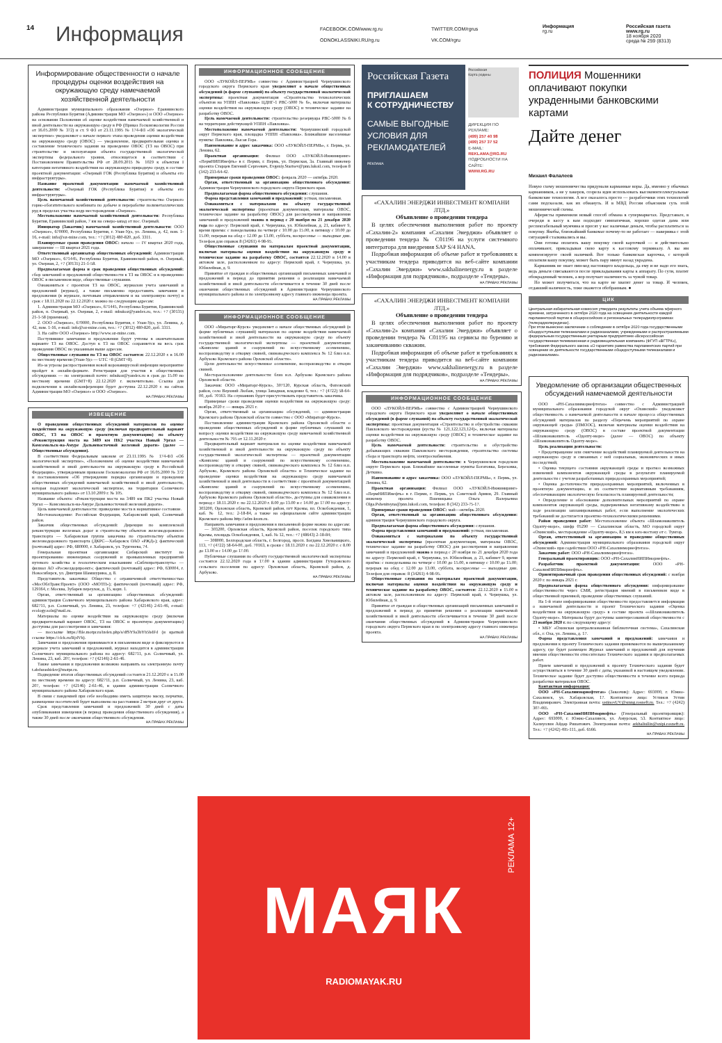14
Информация
FACEBOOK.COM/www.rg.ru
ODNOKLASSNIKI.RU/rg.ru
TWITTER.COM/rgrus
VK.COM/rgru
Информация
rg.ru
Российская газета
www.rg.ru
18 ноября 2020
среда № 259 (8313)
Информирование общественности о начале процедуры оценки воздействия на окружающую среду намечаемой хозяйственной деятельности
Администрация муниципального образования «Озерное» Еравнинского района Республики Бурятия (Администрация МО «Озерное») и ООО «Озерное» на основании Положения об оценке воздействия намечаемой хозяйственной и иной деятельности на окружающую среду в РФ (Приказ Госкомэкологии России от 16.05.2000 № 372) и ст. 9 ФЗ от 23.11.1995 № 174-ФЗ «Об экологической экспертизе» уведомляют о начале первого этапа проведения оценки воздействия на окружающую среду (ОВОС) — уведомление, предварительная оценка и составление технического задания на проведение ОВОС (ТЗ на ОВОС) при строительстве и эксплуатации объекта государственной экологической экспертизы федерального уровня, относящегося в соответствии с Постановлением Правительства РФ от 28.09.2015 № 1029 к объектам I категории негативного воздействия на окружающую природную среду, в составе проектной документации: «Озерный ГОК (Республика Бурятия) и объекты его инфраструктуры».
Название проектной документации намечаемой хозяйственной деятельности: «Озерный ГОК (Республика Бурятия) и объекты его инфраструктуры».
Цель намечаемой хозяйственной деятельности: строительство Озерного горно-обогатительного комбината по добыче и переработке полиметаллических руд в пределах участка недр месторождения «Озерное».
Местоположение намечаемой хозяйственной деятельности: Республика Бурятия, Еравнинский район, 7 км на северо-запад от пос. Озерный.
Инициатор (Заказчик) намечаемой хозяйственной деятельности: ООО «Озерное», 670000, Республика Бурятия, г. Улан-Удэ, ул. Ленина, д. 42, пом. 1-16, e-mail: info@oz-mine.com, тел.: +7 (3012) 480-820, доб. 3311.
Планируемые сроки проведения ОВОС: начало — IV квартал 2020 года, завершение — III квартал 2021 года.
Ответственный организатор общественных обсуждений: Администрация МО «Озерное», 671445, Республика Бурятия, Еравнинский район, п. Озерный, ул. Озерная, 2, +7 (30135) 21-1-58.
Предполагаемая форма и срок проведения общественных обсуждений: сбор замечаний и предложений общественности к ТЗ на ОВОС и к проведению ОВОС в письменном виде, общественные слушания.
Ознакомиться с проектом ТЗ на ОВОС, журналом учета замечаний и предложений (журнал), а также письменно предоставить замечания и предложения (в журнале, почтовым отправлением и на электронную почту) в срок с 18.11.2020 по 22.12.2020 г. можно по следующим адресам:
1. Администрация МО «Озерное», 671445, Республика Бурятия, Еравнинский район, п. Озерный, ул. Озерная, 2, e-mail: mbukoz@yandex.ru, тел.: +7 (30135) 21-1-58 (приемная).
2. ООО «Озерное», 670000, Республика Бурятия, г. Улан-Удэ, ул. Ленина, д. 42, пом. 1-16, e-mail: info@oz-mine.com, тел.: +7 (3012) 480-820, доб. 3311.
3. На сайте ООО «Озерное» http://www.oz-mine.com.
Поступившие замечания и предложения будут учтены в окончательном варианте ТЗ на ОВОС. Доступ к ТЗ на ОВОС сохраняется на весь срок проведения ОВОС по указанным выше адресам.
Общественные слушания по ТЗ на ОВОС состоятся: 22.12.2020 г. в 16.00 по местному времени (Улан-Удэ — UTC +8 (GMT+8).
Из-за угрозы распространения новой коронавирусной инфекции мероприятие пройдет в онлайн-формате. Регистрация для участия в общественных обсуждениях — по электронной почте: mbukoz@yandex.ru в срок до 15.00 по местному времени (GMT+8) 22.12.2020 г. включительно. Ссылка для подключения к онлайн-конференции будет доступна 22.12.2020 г. на сайтах Администрации МО «Озерное» и ООО «Озерное».
НА ПРАВАХ РЕКЛАМЫ
ИЗВЕЩЕНИЕ
О проведении общественных обсуждений материалов по оценке воздействия на окружающую среду (включая предварительный вариант ОВОС, ТЗ на ОВОС и проектную документацию) по объекту «Реконструкция моста на 3489 км ПК2 участка Новый Ургал — Комсомольск-на-Амуре Дальневосточной железной дороги» (далее — Общественные обсуждения).
В соответствии Федеральным законом от 23.11.1995 № 174-ФЗ «Об экологической экспертизе», «Положением об оценке воздействия намечаемой хозяйственной и иной деятельности на окружающую среду в Российской Федерации», утвержденным приказом Госкомэкологии РФ от 16.05.2000 № 372 и постановлением «Об утверждении порядка организации и проведения общественных обсуждений намечаемой хозяйственной и иной деятельности, которая подлежит экологической экспертизе, на территории Солнечного муниципального района» от 13.10.2009 г. № 105.
Название объекта: «Реконструкция моста на 3489 км ПК2 участка Новый Ургал — Комсомольск-на-Амуре Дальневосточной железной дороги».
Цель намечаемой деятельности: приведение моста в нормативное состояние.
Местонахождение: Российская Федерация, Хабаровский край, Солнечный район.
Заказчик общественных обсуждений: Дирекция по комплексной реконструкции железных дорог и строительству объектов железнодорожного транспорта — Хабаровская группа заказчика по строительству объектов железнодорожного транспорта (ДКРС—Хабаровск ОАО «РЖД»); фактический (почтовый) адрес: РФ, 680000, г. Хабаровск, ул. Тургенева, 74.
Генеральная проектная организация: Сибирский институт по проектированию инженерных сооружений и промышленных предприятий путевого хозяйства и геологическим изысканиям «Сибгипротранспуть» — филиал АО «Росжелдорпроект»; фактический (почтовый) адрес: РФ, 630004, г. Новосибирск, ул. Дмитрия Шамшурина, д. 8.
Представитель заказчика: Общество с ограниченной ответственностью «МосОблТрансПроект» (ООО «МОТП»); фактический (почтовый) адрес: РФ, 129164, г. Москва, Зубарев переулок, д. 15, корп. 1.
Орган, ответственный за организацию общественных обсуждений: администрация Солнечного муниципального района Хабаровского края, адрес: 682711, р.п. Солнечный, ул. Ленина, 23, телефон: +7 (42146) 2-61-46, e-mail: ecology.soln@mail.ru.
Материалы по оценке воздействия на окружающую среду (включая предварительный вариант ОВОС, ТЗ на ОВОС и проектную документацию) доступны для расссмотрения и замечания:
— поссылке https://file.motpr.ru/index.php/s/dfSY9a3bYb5bdFd (и краткой ссылке https://clck.ru/RjdVb).
Замечания и предложения принимаются в письменном виде и фиксируются в журнале учета замечаний и предложений, журнал находится в администрации Солнечного муниципального района по адресу: 682711, р.п. Солнечный, ул. Ленина, 23, каб. 207, телефон: +7 (42146) 2-61-46.
Также замечания и предложения возможно направить на электронную почту t.abdurashidov@motpr.ru.
Подведение итогов общественных обсуждений состоится 21.12.2020 г. в 15.00 по местному времени по адресу: 682711, р.п. Солнечный, ул. Ленина, 23, каб. 207, телефон: +7 (42146) 2-61-46, в здании администрации Солнечного муниципального района Хабаровского края.
В связи с пандемией при себе необходимо иметь защитную маску, перчатки, размещение посетителей будет выполнено на расстоянии 2 метров друг от друга.
Срок представления замечаний и предложений: 30 дней с даты опубликования извещения (в период проведения общественного обсуждения), а также 30 дней после окончания общественного обсуждения.
НА ПРАВАХ РЕКЛАМЫ
ИНФОРМАЦИОННОЕ СООБЩЕНИЕ
ООО «ЛУКОЙЛ-ПЕРМЬ» совместно с Администрацией Чернушинского городского округа Пермского края уведомляют о начале общественных обсуждений (в форме слушаний) по объекту государственной экологической экспертизы: проектная документация «Строительство технологических объектов на УППН «Павловка» ЦДНГ-1 РВС-5000 № 6», включая материалы оценки воздействия на окружающую среду (ОВОС) и техническое задание на разработку ОВОС.
Цель намечаемой деятельности: строительство резервуара РВС-5000 № 6 на территории действующей УППН «Павловка».
Местоположение намечаемой деятельности: Чернушинский городской округ Пермского края, площадка УППН «Павловка». Ближайшие населенные пункты: Павловка, Лысая Гора.
Наименование и адрес заказчика: ООО «ЛУКОЙЛ-ПЕРМЬ», г. Пермь, ул. Ленина, 62.
Проектная организация: Филиал ООО «ЛУКОЙЛ-Инжиниринг» «ПермНИПИнефть» в г. Перми, г. Пермь, ул. Пермская, 3а. Главный инженер проекта Старцев Евгений Сергеевич, Evgeniy.Startsev@pnn.lukoil.com, телефон 8 (342) 233-64-42.
Примерные сроки проведения ОВОС: февраль 2020 — октябрь 2020.
Орган, ответственный за организацию общественного обсуждения: Администрация Чернушинского городского округа Пермского края.
Предполагаемая форма общественного обсуждения: слушания.
Форма представления замечаний и предложений: устная, письменная.
Ознакомиться с материалами по объекту государственной экологической экспертизы (проектная документация, материалы ОВОС, техническое задание на разработку ОВОС) для рассмотрения и направления замечаний и предложений можно в период с 20 ноября по 21 декабря 2020 года по адресу: Пермский край, г. Чернушка, ул. Юбилейная, д. 21, кабинет 9, время приема: с понедельника по четверг с 10.00 до 15.00, в пятницу с 10.00 до 15.00; перерыв на обед с 12.00 до 13.00, суббота, воскресенье — выходные дни. Телефон для справок 8 (34261) 4-98-95.
Общественные слушания по материалам проектной документации, включая материалы оценки воздействия на окружающую среду и техническое задание на разработку ОВОС, состоятся 22.12.2020 в 14.00 в актовом зале, расположенном по адресу: Пермский край, г. Чернушка, ул. Юбилейная, д. 9.
Принятие от граждан и общественных организаций письменных замечаний и предложений в период до принятия решения о реализации намечаемой хозяйственной и иной деятельности обеспечивается в течение 30 дней после окончания общественных обсуждений в Администрации Чернушинского муниципального района и по электронному адресу главного инженера проекта.
НА ПРАВАХ РЕКЛАМЫ
ИНФОРМАЦИОННОЕ СООБЩЕНИЕ
ООО «Мираторг-Курск» уведомляет о начале общественных обсуждений (в форме публичных слушаний) материалов по оценке воздействия намечаемой хозяйственной и иной деятельности на окружающую среду по объекту государственной экологической экспертизы — проектной документации «Комплекс зданий и сооружений по искусственному осеменению, воспроизводству и откорму свиней, свиноводческого комплекса № 12 близ н.п. Арбузово Кромского района Орловской области».
Цели деятельности: искусственное осеменение, воспроизводство и откорм свиней.
Месторасположение деятельности: близ н.п. Арбузово Кромского района Орловской области.
Заказчик: ООО «Мираторг-Курск», 307120, Курская область, Фатежский район, село Верхний Любаж, улица Западная, владение 6, тел.: +7 (4722) 58-64-00, доб. 70163. На слушаниях будет присутствовать представитель заказчика.
Примерные сроки проведения оценки воздействия на окружающую среду: ноябрь 2020 г. — январь 2021 г.
Орган, ответственный за организацию обсуждений, — администрация Кромского района Орловской области совместно с ООО «Мираторг-Курск».
Постановление администрации Кромского района Орловской области о проведении общественных обсуждений в форме публичных слушаний по вопросу оценки воздействия на окружающую среду намечаемой хозяйственной деятельности № 795 от 12.11.2020 г.
Предварительный вариант материалов по оценке воздействия намечаемой хозяйственной и иной деятельности на окружающую среду по объекту государственной экологической экспертизы — проектной документации «Комплекс зданий и сооружений по искусственному осеменению, воспроизводству и откорму свиней, свиноводческого комплекса № 12 близ н.п. Арбузово, Кромского района Орловской области» и Техническое задание на проведение оценки воздействия на окружающую среду намечаемой хозяйственной и иной деятельности в соответствии с проектной документацией «Комплекс зданий и сооружений по искусственному осеменению, воспроизводству и откорму свиней, свиноводческого комплекса № 12 близ н.п. Арбузово Кромского района Орловской области», доступны для ознакомления в период с 18.11.2020 г. по 22.12.2020 г. 8.00 до 13.00 и с 14.00 до 17.00 по адресу: 303200, Орловская область, Кромской район, пгт Кромы, пл. Освобождения, 1, каб. № 12, тел.: 2-18-84, а также на официальном сайте администрации Кромского района http://adm-krom.ru.
Направить замечания и предложения в письменной форме можно по адресам:
— 303200, Орловская область, Кромской район, поселок городского типа Кромы, площадь Освобождения, 1, каб. № 12, тел.: +7 (48643) 2-18-84;
— 308000, Белгородская область, г. Белгород, просп. Богдана Хмельницкого, 113, +7 (4722) 58-64-00, доб. 70163, в сроки с 18.11.2020 г. по 22.12.2020 г. с 8.00 до 13.00 и с 14.00 до 17.00.
Публичные слушания по объекту государственной экологической экспертизы состоятся 22.12.2020 года в 17.00 в здании администрации Гуторовского сельского поселения по адресу: Орловская область, Кромской район, д. Арбузово.
НА ПРАВАХ РЕКЛАМЫ
Российская Газета
ПРИГЛАШАЕМ
К СОТРУДНИЧЕСТВУ
САМЫЕ ВЫГОДНЫЕ
УСЛОВИЯ ДЛЯ
РЕКЛАМОДАТЕЛЕЙ
РЕКЛАМА
Российская
Карта родины
ДИРЕКЦИЯ ПО РЕКЛАМЕ:
(499) 257 40 98
(499) 257 37 52
E-MAIL:
REKLAMA@RG.RU
ПОДРОБНОСТИ НА САЙТЕ:
WWW.RG.RU
«САХАЛИН ЭНЕРДЖИ ИНВЕСТМЕНТ КОМПАНИ ЛТД.»
Объявление о проведении тендера
В целях обеспечения выполнения работ по проекту «Сахалин-2» компания «Сахалин Энерджи» объявляет о проведении тендера № С01196 на услуги системного интегратора для внедрения SAP S/4 HANA.
Подробная информация об объеме работ и требованиях к участникам тендера приводится на веб-сайте компании «Сахалин Энерджи» www.sakhalinenergy.ru в разделе «Информация для подрядчиков», подразделе «Тендеры».
НА ПРАВАХ РЕКЛАМЫ
«САХАЛИН ЭНЕРДЖИ ИНВЕСТМЕНТ КОМПАНИ ЛТД.»
Объявление о проведении тендера
В целях обеспечения выполнения работ по проекту «Сахалин-2» компания «Сахалин Энерджи» объявляет о проведении тендера № С01195 на сервисы по бурению и заканчиванию скважин.
Подробная информация об объеме работ и требованиях к участникам тендера приводится на веб-сайте компании «Сахалин Энерджи» www.sakhalinenergy.ru в разделе «Информация для подрядчиков», подразделе «Тендеры».
НА ПРАВАХ РЕКЛАМЫ
ИНФОРМАЦИОННОЕ СООБЩЕНИЕ
ООО «ЛУКОЙЛ-ПЕРМЬ» совместно с Администрацией Чернушинского городского округа Пермского края уведомляют о начале общественных обсуждений (в форме слушаний) по объекту государственной экологической экспертизы: проектная документация «Строительство и обустройство скважин Павловского месторождения (кусты № 121,122,123,124)», включая материалы оценки воздействия на окружающую среду (ОВОС) и техническое задание на разработку ОВОС.
Цель намечаемой деятельности: строительство и обустройство добывающих скважин Павловского месторождения, строительство системы сбора и транспорта нефти, электроснабжения.
Местоположение намечаемой деятельности: в Чернушинском городском округе Пермского края. Ближайшие населенные пункты Богатовка, Березовка, Деткино.
Наименование и адрес заказчика: ООО «ЛУКОЙЛ-ПЕРМЬ», г. Пермь, ул. Ленина, 62.
Проектная организация: Филиал ООО «ЛУКОЙЛ-Инжиниринг» «ПермНИПИнефть» в г. Перми, г. Пермь, ул. Советской Армии, 29. Главный инженер проекта Пшеницына Ольга Валерьевна Olga.Pshenitsyna@pnn.lukoil.com, телефон: 8 (342) 233-75-17.
Примерные сроки проведения ОВОС: май—октябрь 2020.
Орган, ответственный за организацию общественного обсуждения: администрация Чернушинского городского округа.
Предполагаемая форма общественного обсуждения: слушания.
Форма представления замечаний и предложений: устная, письменная.
Ознакомиться с материалами по объекту государственной экологической экспертизы (проектная документация, материалы ОВОС, техническое задание на разработку ОВОС) для рассмотрения и направления замечаний и предложений можно в период с 20 ноября по 21 декабря 2020 года по адресу: Пермский край, г. Чернушка, ул. Юбилейная, д. 21, кабинет 9, время приёма: с понедельника по четверг с 10.00 до 15.00, в пятницу с 10.00 до 15.00; перерыв на обед с 12.00 до 13.00, суббота, воскресенье — выходные дни. Телефон для справок: 8 (34261) 4-98-95.
Общественные слушания по материалам проектной документации, включая материалы оценки воздействия на окружающую среду и техническое задание на разработку ОВОС, состоятся: 22.12.2020 в 15.00 в актовом зале, расположенном по адресу: Пермский край, г. Чернушка, ул. Юбилейная, д. 9.
Принятие от граждан и общественных организаций письменных замечаний и предложений в период до принятия решения о реализации намечаемой хозяйственной и иной деятельности обеспечивается в течение 30 дней после окончания общественных обсуждений в Администрации Чернушинского городского округа Пермского края и по электронному адресу главного инженера проекта.
НА ПРАВАХ РЕКЛАМЫ
ПОЛИЦИЯ Мошенники оплачивают покупки украденными банковскими картами
Дайте денег
Михаил Фалалеев
Новую схему мошенничества придумали карманные воры. Да, именно у обычных карманников, а не у хакеров, созрела идея использовать высокоинтеллектуальные банковские технологии. А все оказалось просто — разработчики этих технологий сами подсказали, как их обмануть. И в МВД России объяснили суть этой мошеннической схемы.
Аферисты применили новый способ обмана в супермаркетах. Представьте, в очереди в кассу к вам подходит симпатичная, хорошо одетая дама или респектабельный мужчина и просят у вас наличные деньги, чтобы расплатиться за покупку. Якобы, близжайший банкомат почему-то не работает — наверняка с этой ситуацией сталкивались и вы.
Они готовы оплатить вашу покупку своей карточкой — и действительно оплачивают, прикладывая свою карту к кассовому терминалу. А вы им компенсируете своей наличкой. Вот только банковская карточка, с которой оплатили вашу покупку, может быть пару минут назад украдена.
Карманник не знает пин-код настоящего владельца, да ему и не надо его знать, ведь деньги списываются после прикладывания карты к аппарату. По сути, платит обокраденный человек, а вор получает наличность за чужой товар.
Но может получиться, что на карте не хватит денег за товар. И человек, отдавший наличность, тоже окажется обобранным. ●
ЦИК
Центральная избирательная комиссия утвердила результаты учета объема эфирного времени, затраченного в октябре 2020 года на освещение деятельности каждой парламентской партии в общероссийских и региональных телерадиопрограммах (телерадиопередачах).
При этом вынесено заключение о соблюдении в октябре 2020 года государственными общедоступными телеканалами и радиоканалами, учрежденными и распространяемыми федеральным государственным унитарным предприятием «Всероссийская государственная телевизионная и радиовещательная компания» (ФГУП «ВГТРК»), требования Федерального закона «О гарантиях равенства парламентских партий при освещении их деятельности государственными общедоступными телеканалами и радиоканалами».
Уведомление об организации общественных обсуждений намечаемой деятельности
ООО «РН-Сахалинморнефтегаз» совместно с Администрацией муниципального образования городской округ «Охинский» уведомляют общественность о намечаемой деятельности и начале процесса общественных обсуждений материалов по разделу «Перечень мероприятий по охране окружающей среды» (ПМООС), включая материалы оценки воздействия на окружающую среду (ОВОС) в составе проектной документации «Шламонакопитель «Одопту-море» (далее — ОВОС) по объекту «Шламонакопитель Одопту-море».
Цель реализации деятельности:
• Предотвращение или смягчение воздействий планируемой деятельности на окружающую среду и связанных с ней социальных, экономических и иных последствий;
• Оценка текущего состояния окружающей среды и прогноз возможных изменений компонентов окружающей среды в результате планируемой деятельности с учетом разработанных природоохранных мероприятий;
• Оценка достаточности природоохранных мероприятий, включенных в проектную документацию, и их соответствие нормативным требованиям, обеспечивающим экологическую безопасность планируемой деятельности;
• Определение и обоснование дополнительных мероприятий по охране компонентов окружающей среды, подверженных негативному воздействию в ходе реализации запланированных работ, если выполнение экологических требований не достигается проектно-технологическими решениями.
Район проведения работ: Местоположение объекта «Шламонакопитель Одопту-море», шифр 05290 — Сахалинская область, МО городской округ «Охинский», месторождение «Одопту-море», 8,5 км к юго-востоку от с. Тунгор.
Орган, ответственный за организацию и проведение общественных обсуждений: Администрация муниципального образования городской округ «Охинский» при содействии ООО «РН-Сахалинморнефтегаз».
Заказчик работ: ООО «РН-Сахалинморнефтегаз».
Генеральный проектировщик: ООО «РН-СахалинНИПИморнефть».
Разработчик проектной документации: ООО «РН-СахалинНИПИморнефть».
Ориентировочный срок проведения общественных обсуждений: с ноября 2020 г. по январь 2021 г.
Предполагаемая форма общественного обсуждения: информирование общественности через СМИ, регистрация мнений в письменном виде в общественной приемной, проведение общественных слушаний.
На 1-й этапе информирования общественности предоставляется информация о намечаемой деятельности и проект Технического задания «Оценка воздействия на окружающую среду» в составе проекта ««Шламонакопитель Одопту-море». Материалы будут доступны заинтересованной общественности с 23 ноября 2020 г. по следующему адресу:
• МБУ «Охинская централизованная библиотечная система», Сахалинская обл., г. Оха, ул. Ленина, д. 17.
Форма представления замечаний и предложений: замечания и предложения к проекту Технического задания принимаются по вышеуказанному адресу, где будет размещен Журнал замечаний и предложений для изучения мнения общественности относительно Технического задания и предполагаемых работ.
Прием замечаний и предложений к проекту Технического задания будет осуществляться в течение 30 дней с даты, указанной в настоящем уведомлении. Техническое задание будет доступно общественности в течение всего периода разработки материалов ОВОС.
Контактная информация:
ООО «РН-Сахалинморнефтегаз» (Заказчик): Адрес: 693000, г. Южно-Сахалинск, ул. Хабаровская, 17. Контактное лицо: Устинов Устин Владимирович. Электронная почта: ustinovUV@smng.rosneft.ru. Тел.: +7 (4242) 307-465.
ООО «РН-СахалинНИПИморнефть» (Генеральный проектировщик): Адрес: 693000, г. Южно-Сахалинск, ул. Амурская, 53. Контактное лицо: Халиуллин Айдар Ришатович. Электронная почта: arkhaliullin@snipi.rosneft.ru. Тел.: +7 (4242) 495-111, доб. 6566.
НА ПРАВАХ РЕКЛАМЫ
РЕКЛАМА 12+
МАЯК
RADIOMAYAK.RU